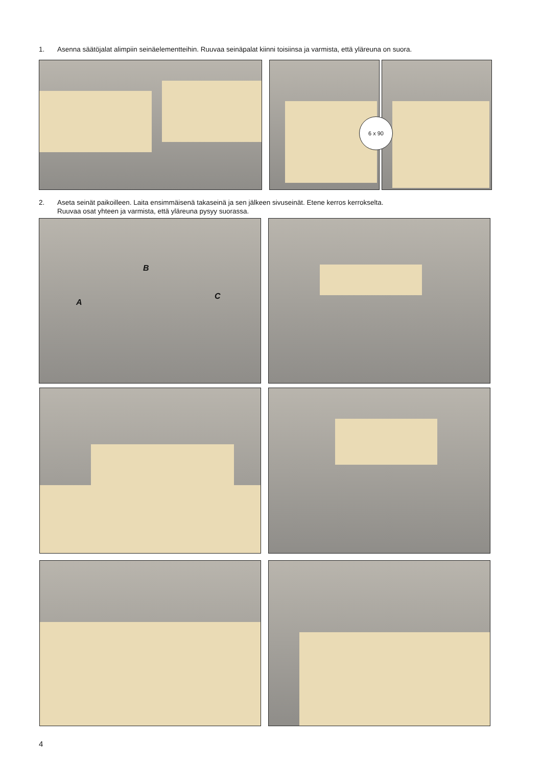1. Asenna säätöjalat alimpiin seinäelementteihin. Ruuvaa seinäpalat kiinni toisiinsa ja varmista, että yläreuna on suora.
6 x 90
2. Aseta seinät paikoilleen. Laita ensimmäisenä takaseinä ja sen jälkeen sivuseinät. Etene kerros kerrokselta.
Ruuvaa osat yhteen ja varmista, että yläreuna pysyy suorassa.
A
B
C
4